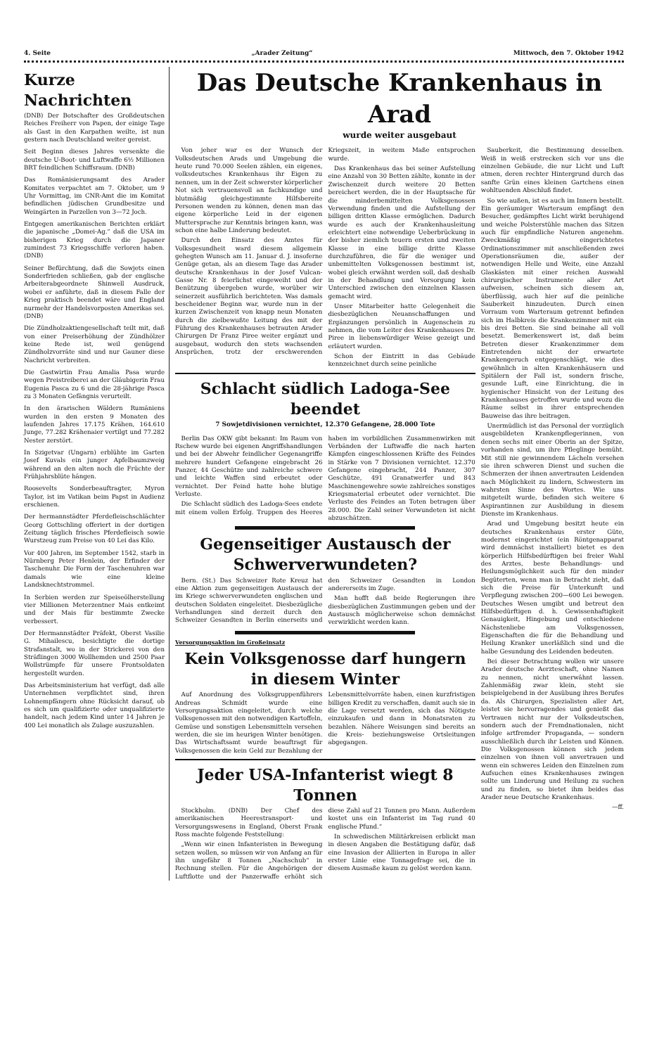4. Seite „Arader Zeitung“Mittwoch, den 7. Oktober 1942
Kurze Nachrichten
(DNB) Der Botschafter des Großdeutschen Reiches Freiherr von Papen, der einige Tage als Gast in den Karpathen weilte, ist nun gestern nach Deutschland weiter gereist.
Seit Beginn dieses Jahres versenkte die deutsche U-Boot- und Luftwaffe 6½ Millionen BRT feindlichen Schiffsraum. (DNB)
Das Romänisierungsamt des Arader Komitates verpachtet am 7. Oktober, um 9 Uhr Vormittag, im CNR-Amt die im Komitat befindlichen jüdischen Grundbesitze und Weingärten in Parzellen von 3—72 Joch.
Entgegen amerikanischen Berichten erklärt die japanische „Domei-Ag.“ daß die USA im bisherigen Krieg durch die Japaner zumindest 73 Kriegsschiffe verloren haben. (DNB)
Seiner Befürchtung, daß die Sowjets einen Sonderfrieden schließen, gab der englische Arbeiterabgeordnete Shinwell Ausdruck, wobei er anführte, daß in diesem Falle der Krieg praktisch beendet wäre und England nurmehr der Handelsvorposten Amerikas sei. (DNB)
Die Zündholzaktiengesellschaft teilt mit, daß von einer Preiserhöhung der Zündhölzer keine Rede ist, weil genügend Zündholzvorräte sind und nur Gauner diese Nachricht verbreiten.
Die Gastwirtin Frau Amalia Pasa wurde wegen Preistreiberei an der Gläubigerin Frau Eugenia Pasca zu 6 und die 28-jährige Pasca zu 3 Monaten Gefängnis verurteilt.
In den ärarischen Wäldern Rumäniens wurden in den ersten 9 Monaten des laufenden Jahres 17.175 Krähen, 164.610 Junge, 77.282 Krähenaier vertilgt und 77.282 Nester zerstört.
In Szigetvar (Ungarn) erblühte im Garten Josef Kuvals ein junger Apfelbaumzweig während an den alten noch die Früchte der Frühjahrsblüte hängen.
Roosevelts Sonderbeauftragter, Myron Taylor, ist im Vatikan beim Papst in Audienz erschienen.
Der hermannstädter Pferdefleischschlächter Georg Gottschling offeriert in der dortigen Zeitung täglich frisches Pferdefleisch sowie Wurstzeug zum Preise von 40 Lei das Kilo.
Vor 400 Jahren, im September 1542, starb in Nürnberg Peter Henlein, der Erfinder der Taschenuhr. Die Form der Taschenuhren war damals wie eine kleine Landsknechtstrommel.
In Serbien werden zur Speiseölherstellung vier Millionen Meterzentner Mais entkeimt und der Mais für bestimmte Zwecke verbessert.
Der Hermannstädter Präfekt, Oberst Vasilie G. Mihailescu, besichtigte die dortige Strafanstalt, wo in der Strickerei von den Sträflingen 3000 Wollhemden und 2500 Paar Wollstrümpfe für unsere Frontsoldaten hergestellt wurden.
Das Arbeitsministerium hat verfügt, daß alle Unternehmen verpflichtet sind, ihren Lohnempfängern ohne Rücksicht darauf, ob es sich um qualifizierte oder unqualifizierte handelt, nach jedem Kind unter 14 Jahren je 400 Lei monatlich als Zulage auszuzahlen.
Das Deutsche Krankenhaus in Arad
wurde weiter ausgebaut
Von jeher war es der Wunsch der Volksdeutschen Arads und Umgebung die heute rund 70.000 Seelen zählen, ein eigenes, volksdeutsches Krankenhaus ihr Eigen zu nennen, um in der Zeit schwerster körperlicher Not sich vertrauensvoll an fachkundige und blutmäßig gleichgestimmte Hilfsbereite Personen wenden zu können, denen man das eigene körperliche Leid in der eigenen Muttersprache zur Kenntnis bringen kann, was schon eine halbe Linderung bedeutet.
Durch den Einsatz des Amtes für Volksgesundheit ward diesem allgemein gehegten Wunsch am 11. Januar d. J. insoferne Genüge getan, als an diesem Tage das Arader deutsche Krankenhaus in der Josef Vulcan-Gasse Nr. 8 feierlichst eingeweiht und der Benützung übergeben wurde, worüber wir seinerzeit ausführlich berichteten. Was damals bescheidener Beginn war, wurde nun in der kurzen Zwischenzeit von knapp neun Monaten durch die zielbewußte Leitung des mit der Führung des Krankenhauses betrauten Arader Chirurgen Dr Franz Piree weiter ergänzt und ausgebaut, wodurch den stets wachsenden Ansprüchen, trotz der erschwerenden Kriegszeit, in weitem Maße entsprochen wurde.
Das Krankenhaus das bei seiner Aufstellung eine Anzahl von 30 Betten zählte, konnte in der Zwischenzeit durch weitere 20 Betten bereichert werden, die in der Hauptsache für die minderbemittelten Volksgenossen Verwendung finden und die Aufstellung der billigen dritten Klasse ermöglichen. Dadurch wurde es auch der Krankenhausleitung erleichtert eine notwendige Ueberbrückung in der bisher ziemlich teuern ersten und zweiten Klasse in eine billige dritte Klasse durchzuführen, die für die weniger und unbemittelten Volksgenossen bestimmt ist, wobei gleich erwähnt werden soll, daß deshalb in der Behandlung und Versorgung kein Unterschied zwischen den einzelnen Klassen gemacht wird.
Unser Mitarbeiter hatte Gelegenheit die diesbezüglichen Neuanschaffungen und Ergänzungen persönlich in Augenschein zu nehmen, die vom Leiter des Krankenhauses Dr. Piree in liebenswürdiger Weise gezeigt und erläutert wurden.
Schon der Eintritt in das Gebäude kennzeichnet durch seine peinliche
Schlacht südlich Ladoga-See beendet
7 Sowjetdivisionen vernichtet, 12.370 Gefangene, 28.000 Tote
Berlin Das OKW gibt bekannt: Im Raum von Rschew wurde bei eigenen Angriffshandlungen und bei der Abwehr feindlicher Gegenangriffe mehrere hundert Gefangene eingebracht 26 Panzer, 44 Geschütze und zahlreiche schwere und leichte Waffen sind erbeutet oder vernichtet. Der Feind hatte hohe blutige Verluste.
Die Schlacht südlich des Ladoga-Sees endete mit einem vollen Erfolg. Truppen des Heeres haben im vorbildlichen Zusammenwirken mit Verbänden der Luftwaffe die nach harten Kämpfen eingeschlossenen Kräfte des Feindes in Stärke von 7 Divisionen vernichtet. 12.370 Gefangene eingebracht, 244 Panzer, 307 Geschütze, 491 Granatwerfer und 843 Maschinengewehre sowie zahlreiches sonstiges Kriegsmaterial erbeutet oder vernichtet. Die Verluste des Feindes an Toten betragen über 28.000. Die Zahl seiner Verwundeten ist nicht abzuschätzen.
Gegenseitiger Austausch der Schwerverwundeten?
Bern. (St.) Das Schweizer Rote Kreuz hat eine Aktion zum gegenseitigen Austausch der im Kriege schwerverwundeten englischen und deutschen Soldaten eingeleitet. Diesbezügliche Verhandlungen sind derzeit durch den Schweizer Gesandten in Berlin einerseits und den Schweizer Gesandten in London andererseits im Zuge.
Man hofft daß beide Regierungen ihre diesbezüglichen Zustimmungen geben und der Austausch möglicherweise schon demnächst verwirklicht werden kann.
Versorgungsaktion im Großeinsatz
Kein Volksgenosse darf hungern in diesem Winter
Auf Anordnung des Volksgruppenführers Andreas Schmidt wurde eine Versorgungsaktion eingeleitet, durch welche Volksgenossen mit den notwendigen Kartoffeln, Gemüse und sonstigen Lebensmitteln versehen werden, die sie im heurigen Winter benötigen. Das Wirtschaftsamt wurde beauftragt für Volksgenossen die kein Geld zur Bezahlung der Lebensmittelvorräte haben, einen kurzfristigen billigen Kredit zu verschaffen, damit auch sie in die Lage versetzt werden, sich das Nötigste einzukaufen und dann in Monatsraten zu bezahlen. Nähere Weisungen sind bereits an die Kreis- beziehungsweise Ortsleitungen abgegangen.
Jeder USA-Infanterist wiegt 8 Tonnen
Stockholm. (DNB) Der Chef des amerikanischen Heerestransport- und Versorgungswesens in England, Oberst Frank Ross machte folgende Feststellung:
„Wenn wir einen Infanteristen in Bewegung setzen wollen, so müssen wir von Anfang an für ihn ungefähr 8 Tonnen „Nachschub“ in Rechnung stellen. Für die Angehörigen der Luftflotte und der Panzerwaffe erhöht sich diese Zahl auf 21 Tonnen pro Mann. Außerdem kostet uns ein Infanterist im Tag rund 40 englische Pfund.“
In schwedischen Militärkreisen erblickt man in diesen Angaben die Bestätigung dafür, daß eine Invasion der Alliierten in Europa in aller erster Linie eine Tonnagefrage sei, die in diesem Ausmaße kaum zu gelöst werden kann.
Sauberkeit, die Bestimmung desselben. Weiß in weiß erstrecken sich vor uns die einzelnen Gebäude, die nur Licht und Luft atmen, deren rechter Hintergrund durch das sanfte Grün eines kleinen Gartchens einen wohltuenden Abschluß findet.
So wie außen, ist es auch im Innern bestellt. Ein geräumiger Warteraum empfängt den Besucher, gedämpftes Licht wirkt beruhigend und weiche Polsterstühle machen das Sitzen auch für empfindliche Naturen angenehm. Zweckmäßig eingerichtetes Ordinationszimmer mit anschließenden zwei Operationsräumen die, außer der notwendigen Helle und Weite, eine Anzahl Glaskästen mit einer reichen Auswahl chirurgischer Instrumente aller Art aufweisen, scheinen sich diesem an, überflüssig, auch hier auf die peinliche Sauberkeit hinzudeuten. Durch einen Vorraum vom Warteraum getrennt befinden sich im Halbkreis die Krankenzimmer mit ein bis drei Betten. Sie sind beinahe all voll besetzt. Bemerkenswert ist, daß beim Betreten dieser Krankenzimmer dem Eintretenden nicht der erwartete Krankengeruch entgegenschlägt, wie dies gewöhnlich in alten Krankenhäusern und Spitälern der Fall ist, sondern frische, gesunde Luft, eine Einrichtung, die in hygienischer Hinsicht von der Leitung des Krankenhauses getroffen wurde und wozu die Räume selbst in ihrer entsprechenden Bauweise das ihre beitragen.
Unermüdlich ist das Personal der vorzüglich ausgebildeten Krankenpflegerinnen, von denen sechs mit einer Oberin an der Spitze, vorhanden sind, um ihre Pfleglinge bemüht. Mit still nie gewinnendem Lächeln versehen sie ihren schweren Dienst und suchen die Schmerzen der ihnen anvertrauten Leidenden nach Möglichkeit zu lindern, Schwestern im wahrsten Sinne des Wortes. Wie uns mitgeteilt wurde, befinden sich weitere 6 Aspirantinnen zur Ausbildung in diesem Dienste im Krankenhaus.
Arad und Umgebung besitzt heute ein deutsches Krankenhaus erster Güte, modernst eingerichtet (ein Röntgenapparat wird demnächst installiert) bietet es den körperlich Hilfsbedürftigen bei freier Wahl des Arztes, beste Behandlungs- und Heilungsmöglichkeit auch für den minder Begüterten, wenn man in Betracht zieht, daß sich die Preise für Unterkunft und Verpflegung zwischen 200—600 Lei bewegen. Deutsches Wesen umgibt und betreut den Hilfsbedürftigen d. h. Gewissenhaftigkeit Genauigkeit, Hingebung und entschiedene Nächstenliebe am Volksgenossen, Eigenschaften die für die Behandlung und Heilung Kranker unerläßlich sind und die halbe Gesundung des Leidenden bedeuten.
Bei dieser Betrachtung wollen wir unsere Arader deutsche Aerzteschaft, ohne Namen zu nennen, nicht unerwähnt lassen. Zahlenmäßig zwar klein, steht sie beispielgebend in der Ausübung ihres Berufes da. Als Chirurgen, Spezialisten aller Art, leistet sie hervorragendes und genießt das Vertrauen nicht nur der Volksdeutschen, sondern auch der Fremdnationalen, nicht infolge artfremder Propaganda, — sondern ausschließlich durch ihr Leisten und Können. Die Volksgenossen können sich jedem einzelnen von ihnen voll anvertrauen und wenn ein schweres Leiden den Einzelnen zum Aufsuchen eines Krankenhauses zwingen sollte um Linderung und Heilung zu suchen und zu finden, so bietet ihm beides das Arader neue Deutsche Krankenhaus.
—ff.